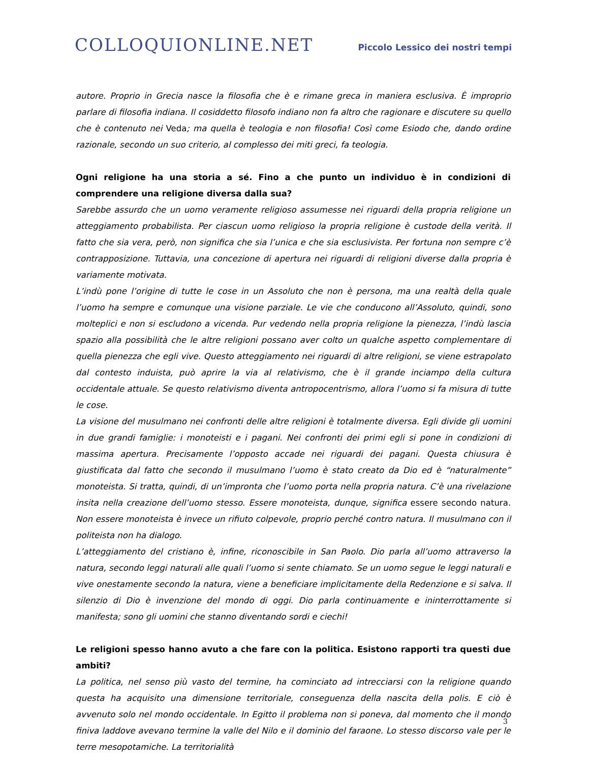COLLOQUIONLINE.NET
Piccolo Lessico dei nostri tempi
autore. Proprio in Grecia nasce la filosofia che è e rimane greca in maniera esclusiva. È improprio parlare di filosofia indiana. Il cosiddetto filosofo indiano non fa altro che ragionare e discutere su quello che è contenuto nei Veda; ma quella è teologia e non filosofia! Così come Esiodo che, dando ordine razionale, secondo un suo criterio, al complesso dei miti greci, fa teologia.
Ogni religione ha una storia a sé. Fino a che punto un individuo è in condizioni di comprendere una religione diversa dalla sua?
Sarebbe assurdo che un uomo veramente religioso assumesse nei riguardi della propria religione un atteggiamento probabilista. Per ciascun uomo religioso la propria religione è custode della verità. Il fatto che sia vera, però, non significa che sia l’unica e che sia esclusivista. Per fortuna non sempre c’è contrapposizione. Tuttavia, una concezione di apertura nei riguardi di religioni diverse dalla propria è variamente motivata.
L’indù pone l’origine di tutte le cose in un Assoluto che non è persona, ma una realtà della quale l’uomo ha sempre e comunque una visione parziale. Le vie che conducono all’Assoluto, quindi, sono molteplici e non si escludono a vicenda. Pur vedendo nella propria religione la pienezza, l’indù lascia spazio alla possibilità che le altre religioni possano aver colto un qualche aspetto complementare di quella pienezza che egli vive. Questo atteggiamento nei riguardi di altre religioni, se viene estrapolato dal contesto induista, può aprire la via al relativismo, che è il grande inciampo della cultura occidentale attuale. Se questo relativismo diventa antropocentrismo, allora l’uomo si fa misura di tutte le cose.
La visione del musulmano nei confronti delle altre religioni è totalmente diversa. Egli divide gli uomini in due grandi famiglie: i monoteisti e i pagani. Nei confronti dei primi egli si pone in condizioni di massima apertura. Precisamente l’opposto accade nei riguardi dei pagani. Questa chiusura è giustificata dal fatto che secondo il musulmano l’uomo è stato creato da Dio ed è “naturalmente” monoteista. Si tratta, quindi, di un’impronta che l’uomo porta nella propria natura. C’è una rivelazione insita nella creazione dell’uomo stesso. Essere monoteista, dunque, significa essere secondo natura. Non essere monoteista è invece un rifiuto colpevole, proprio perché contro natura. Il musulmano con il politeista non ha dialogo.
L’atteggiamento del cristiano è, infine, riconoscibile in San Paolo. Dio parla all’uomo attraverso la natura, secondo leggi naturali alle quali l’uomo si sente chiamato. Se un uomo segue le leggi naturali e vive onestamente secondo la natura, viene a beneficiare implicitamente della Redenzione e si salva. Il silenzio di Dio è invenzione del mondo di oggi. Dio parla continuamente e ininterrottamente si manifesta; sono gli uomini che stanno diventando sordi e ciechi!
Le religioni spesso hanno avuto a che fare con la politica. Esistono rapporti tra questi due ambiti?
La politica, nel senso più vasto del termine, ha cominciato ad intrecciarsi con la religione quando questa ha acquisito una dimensione territoriale, conseguenza della nascita della polis. E ciò è avvenuto solo nel mondo occidentale. In Egitto il problema non si poneva, dal momento che il mondo finiva laddove avevano termine la valle del Nilo e il dominio del faraone. Lo stesso discorso vale per le terre mesopotamiche. La territorialità
3